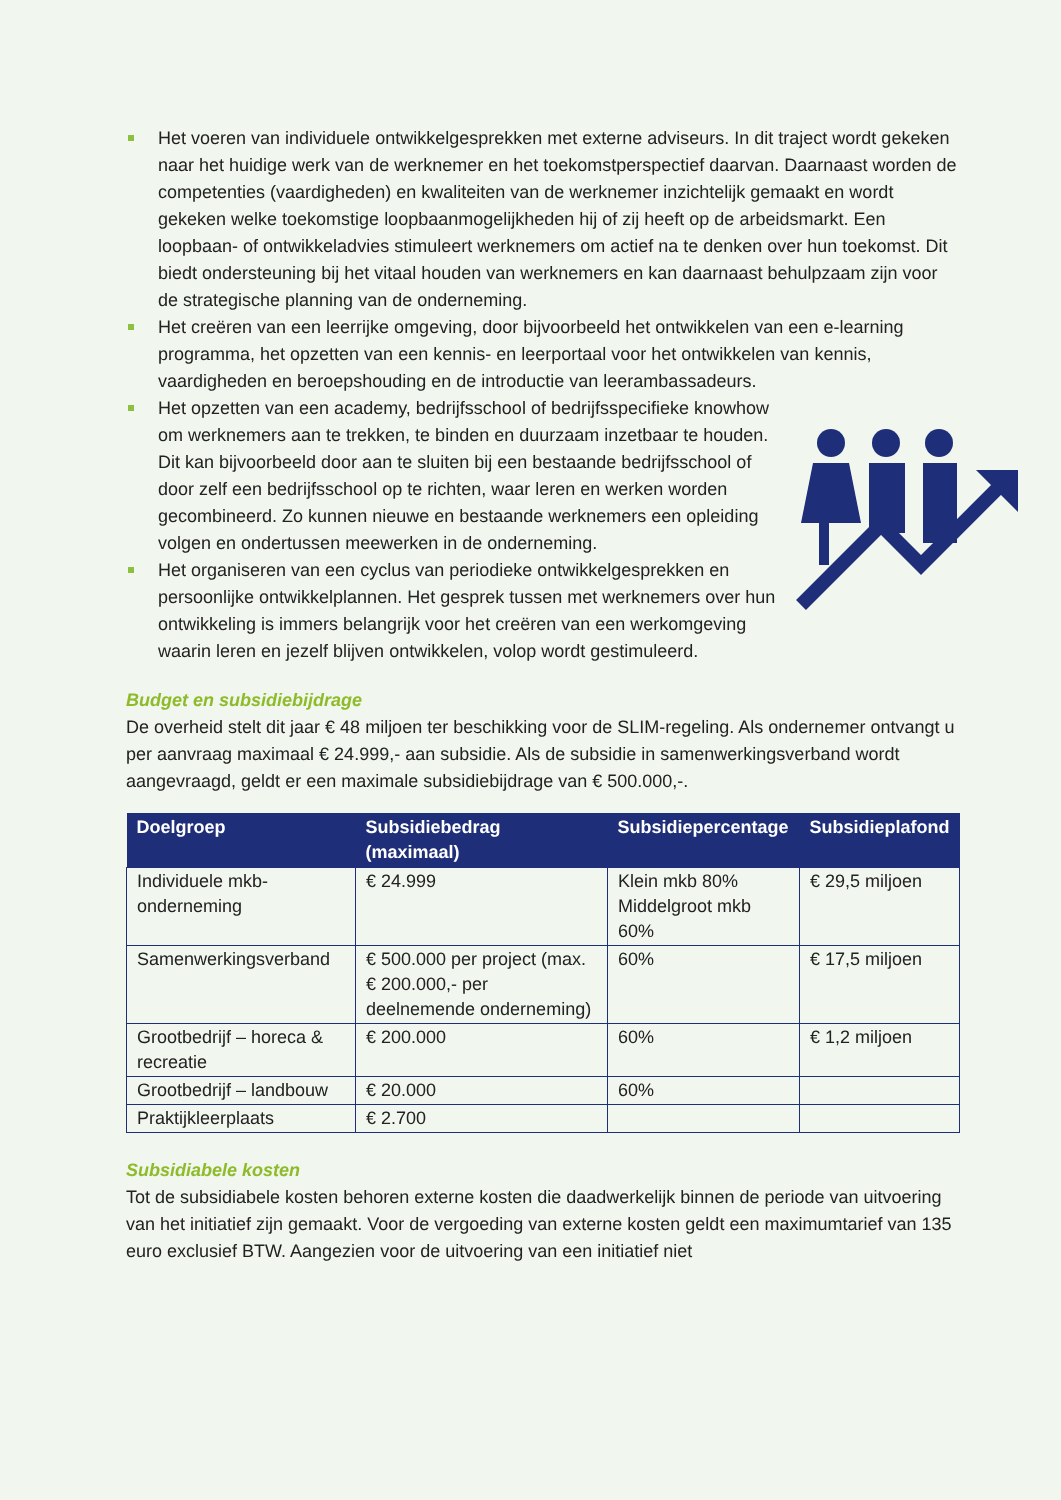Het voeren van individuele ontwikkelgesprekken met externe adviseurs. In dit traject wordt gekeken naar het huidige werk van de werknemer en het toekomstperspectief daarvan. Daarnaast worden de competenties (vaardigheden) en kwaliteiten van de werknemer inzichtelijk gemaakt en wordt gekeken welke toekomstige loopbaanmogelijkheden hij of zij heeft op de arbeidsmarkt. Een loopbaan- of ontwikkeladvies stimuleert werknemers om actief na te denken over hun toekomst. Dit biedt ondersteuning bij het vitaal houden van werknemers en kan daarnaast behulpzaam zijn voor de strategische planning van de onderneming.
Het creëren van een leerrijke omgeving, door bijvoorbeeld het ontwikkelen van een e-learning programma, het opzetten van een kennis- en leerportaal voor het ontwikkelen van kennis, vaardigheden en beroepshouding en de introductie van leerambassadeurs.
Het opzetten van een academy, bedrijfsschool of bedrijfsspecifieke knowhow om werknemers aan te trekken, te binden en duurzaam inzetbaar te houden. Dit kan bijvoorbeeld door aan te sluiten bij een bestaande bedrijfsschool of door zelf een bedrijfsschool op te richten, waar leren en werken worden gecombineerd. Zo kunnen nieuwe en bestaande werknemers een opleiding volgen en ondertussen meewerken in de onderneming.
Het organiseren van een cyclus van periodieke ontwikkelgesprekken en persoonlijke ontwikkelplannen. Het gesprek tussen met werknemers over hun ontwikkeling is immers belangrijk voor het creëren van een werkomgeving waarin leren en jezelf blijven ontwikkelen, volop wordt gestimuleerd.
Budget en subsidiebijdrage
De overheid stelt dit jaar € 48 miljoen ter beschikking voor de SLIM-regeling. Als ondernemer ontvangt u per aanvraag maximaal € 24.999,- aan subsidie. Als de subsidie in samenwerkingsverband wordt aangevraagd, geldt er een maximale subsidiebijdrage van € 500.000,-.
| Doelgroep | Subsidiebedrag (maximaal) | Subsidiepercentage | Subsidieplafond |
| --- | --- | --- | --- |
| Individuele mkb-onderneming | € 24.999 | Klein mkb 80% Middelgroot mkb 60% | € 29,5 miljoen |
| Samenwerkingsverband | € 500.000 per project (max. € 200.000,- per deelnemende onderneming) | 60% | € 17,5 miljoen |
| Grootbedrijf – horeca & recreatie | € 200.000 | 60% | € 1,2 miljoen |
| Grootbedrijf – landbouw | € 20.000 | 60% | |
| Praktijkleerplaats | € 2.700 | | |
Subsidiabele kosten
Tot de subsidiabele kosten behoren externe kosten die daadwerkelijk binnen de periode van uitvoering van het initiatief zijn gemaakt. Voor de vergoeding van externe kosten geldt een maximumtarief van 135 euro exclusief BTW. Aangezien voor de uitvoering van een initiatief niet